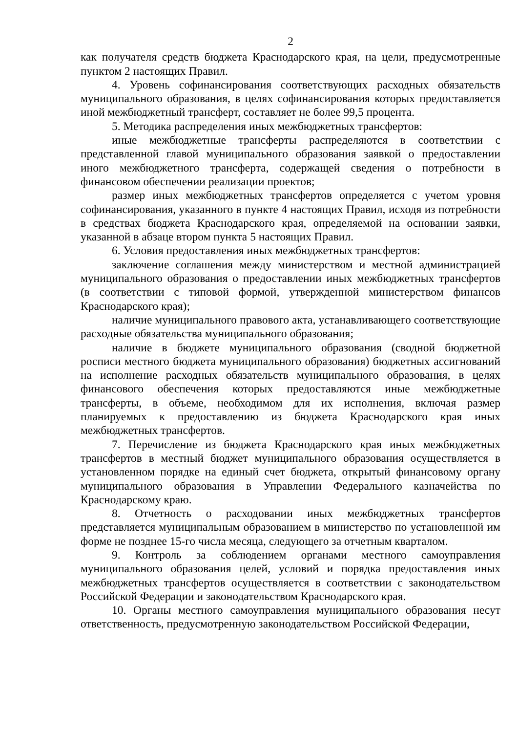2
как получателя средств бюджета Краснодарского края, на цели, предусмотренные пунктом 2 настоящих Правил.
4. Уровень софинансирования соответствующих расходных обязательств муниципального образования, в целях софинансирования которых предоставляется иной межбюджетный трансферт, составляет не более 99,5 процента.
5. Методика распределения иных межбюджетных трансфертов:
иные межбюджетные трансферты распределяются в соответствии с представленной главой муниципального образования заявкой о предоставлении иного межбюджетного трансферта, содержащей сведения о потребности в финансовом обеспечении реализации проектов;
размер иных межбюджетных трансфертов определяется с учетом уровня софинансирования, указанного в пункте 4 настоящих Правил, исходя из потребности в средствах бюджета Краснодарского края, определяемой на основании заявки, указанной в абзаце втором пункта 5 настоящих Правил.
6. Условия предоставления иных межбюджетных трансфертов:
заключение соглашения между министерством и местной администрацией муниципального образования о предоставлении иных межбюджетных трансфертов (в соответствии с типовой формой, утвержденной министерством финансов Краснодарского края);
наличие муниципального правового акта, устанавливающего соответствующие расходные обязательства муниципального образования;
наличие в бюджете муниципального образования (сводной бюджетной росписи местного бюджета муниципального образования) бюджетных ассигнований на исполнение расходных обязательств муниципального образования, в целях финансового обеспечения которых предоставляются иные межбюджетные трансферты, в объеме, необходимом для их исполнения, включая размер планируемых к предоставлению из бюджета Краснодарского края иных межбюджетных трансфертов.
7. Перечисление из бюджета Краснодарского края иных межбюджетных трансфертов в местный бюджет муниципального образования осуществляется в установленном порядке на единый счет бюджета, открытый финансовому органу муниципального образования в Управлении Федерального казначейства по Краснодарскому краю.
8. Отчетность о расходовании иных межбюджетных трансфертов представляется муниципальным образованием в министерство по установленной им форме не позднее 15-го числа месяца, следующего за отчетным кварталом.
9. Контроль за соблюдением органами местного самоуправления муниципального образования целей, условий и порядка предоставления иных межбюджетных трансфертов осуществляется в соответствии с законодательством Российской Федерации и законодательством Краснодарского края.
10. Органы местного самоуправления муниципального образования несут ответственность, предусмотренную законодательством Российской Федерации,